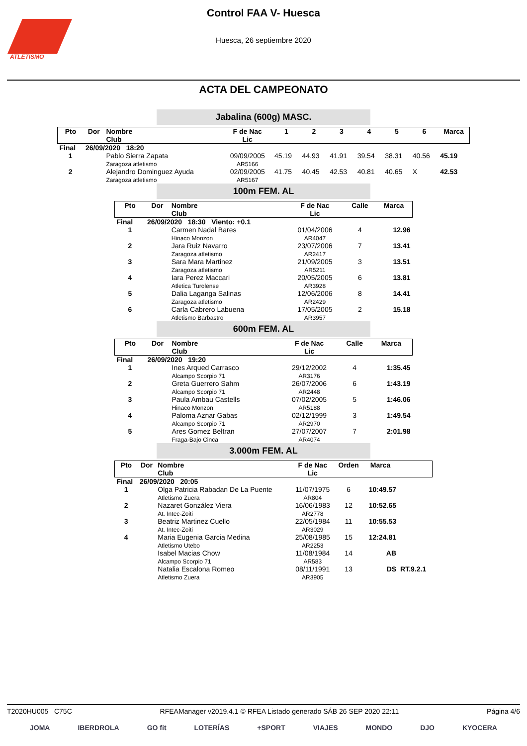ATLETISMO
Control FAA V- Huesca
Huesca, 26 septiembre 2020
ACTA DEL CAMPEONATO
Jabalina (600g) MASC.
| Pto | Dor | Nombre Club | F de Nac Lic | 1 | 2 | 3 | 4 | 5 | 6 | Marca |
| --- | --- | --- | --- | --- | --- | --- | --- | --- | --- | --- |
| Final | 26/09/2020 18:20 | | | | | | | | | |
| 1 | | Pablo Sierra Zapata Zaragoza atletismo | 09/09/2005 AR5166 | 45.19 | 44.93 | 41.91 | 39.54 | 38.31 | 40.56 | 45.19 |
| 2 | | Alejandro Dominguez Ayuda Zaragoza atletismo | 02/09/2005 AR5167 | 41.75 | 40.45 | 42.53 | 40.81 | 40.65 | X | 42.53 |
100m FEM. AL
| Pto | Dor | Nombre Club | F de Nac Lic | Calle | Marca |
| --- | --- | --- | --- | --- | --- |
| Final | 26/09/2020 18:30 Viento: +0.1 | | | | |
| 1 | | Carmen Nadal Bares Hinaco Monzon | 01/04/2006 AR4047 | 4 | 12.96 |
| 2 | | Jara Ruiz Navarro Zaragoza atletismo | 23/07/2006 AR2417 | 7 | 13.41 |
| 3 | | Sara Mara Martinez Zaragoza atletismo | 21/09/2005 AR5211 | 3 | 13.51 |
| 4 | | Iara Perez Maccari Atletica Turolense | 20/05/2005 AR3928 | 6 | 13.81 |
| 5 | | Dalia Laganga Salinas Zaragoza atletismo | 12/06/2006 AR2429 | 8 | 14.41 |
| 6 | | Carla Cabrero Labuena Atletismo Barbastro | 17/05/2005 AR3957 | 2 | 15.18 |
600m FEM. AL
| Pto | Dor | Nombre Club | F de Nac Lic | Calle | Marca |
| --- | --- | --- | --- | --- | --- |
| Final | 26/09/2020 19:20 | | | | |
| 1 | | Ines Arqued Carrasco Alcampo Scorpio 71 | 29/12/2002 AR3176 | 4 | 1:35.45 |
| 2 | | Greta Guerrero Sahm Alcampo Scorpio 71 | 26/07/2006 AR2448 | 6 | 1:43.19 |
| 3 | | Paula Ambau Castells Hinaco Monzon | 07/02/2005 AR5188 | 5 | 1:46.06 |
| 4 | | Paloma Aznar Gabas Alcampo Scorpio 71 | 02/12/1999 AR2970 | 3 | 1:49.54 |
| 5 | | Ares Gomez Beltran Fraga-Bajo Cinca | 27/07/2007 AR4074 | 7 | 2:01.98 |
3.000m FEM. AL
| Pto | Dor | Nombre Club | F de Nac Lic | Orden | Marca | |
| --- | --- | --- | --- | --- | --- | --- |
| Final | 26/09/2020 20:05 | | | | | |
| 1 | | Olga Patricia Rabadan De La Puente Atletismo Zuera | 11/07/1975 AR804 | 6 | 10:49.57 | |
| 2 | | Nazaret González Viera At. Intec-Zoiti | 16/06/1983 AR2778 | 12 | 10:52.65 | |
| 3 | | Beatriz Martinez Cuello At. Intec-Zoiti | 22/05/1984 AR3029 | 11 | 10:55.53 | |
| 4 | | Maria Eugenia Garcia Medina Atletismo Utebo | 25/08/1985 AR2253 | 15 | 12:24.81 | |
| | | Isabel Macias Chow Alcampo Scorpio 71 | 11/08/1984 AR583 | 14 | AB | |
| | | Natalia Escalona Romeo Atletismo Zuera | 08/11/1991 AR3905 | 13 | DS | RT.9.2.1 |
T2020HU005 C75C RFEAManager v2019.4.1 © RFEA Listado generado SÁB 26 SEP 2020 22:11 Página 4/6
JOMA IBERDROLA GO fit LOTERÍAS +SPORT VIAJES MONDO DJO KYOCERA